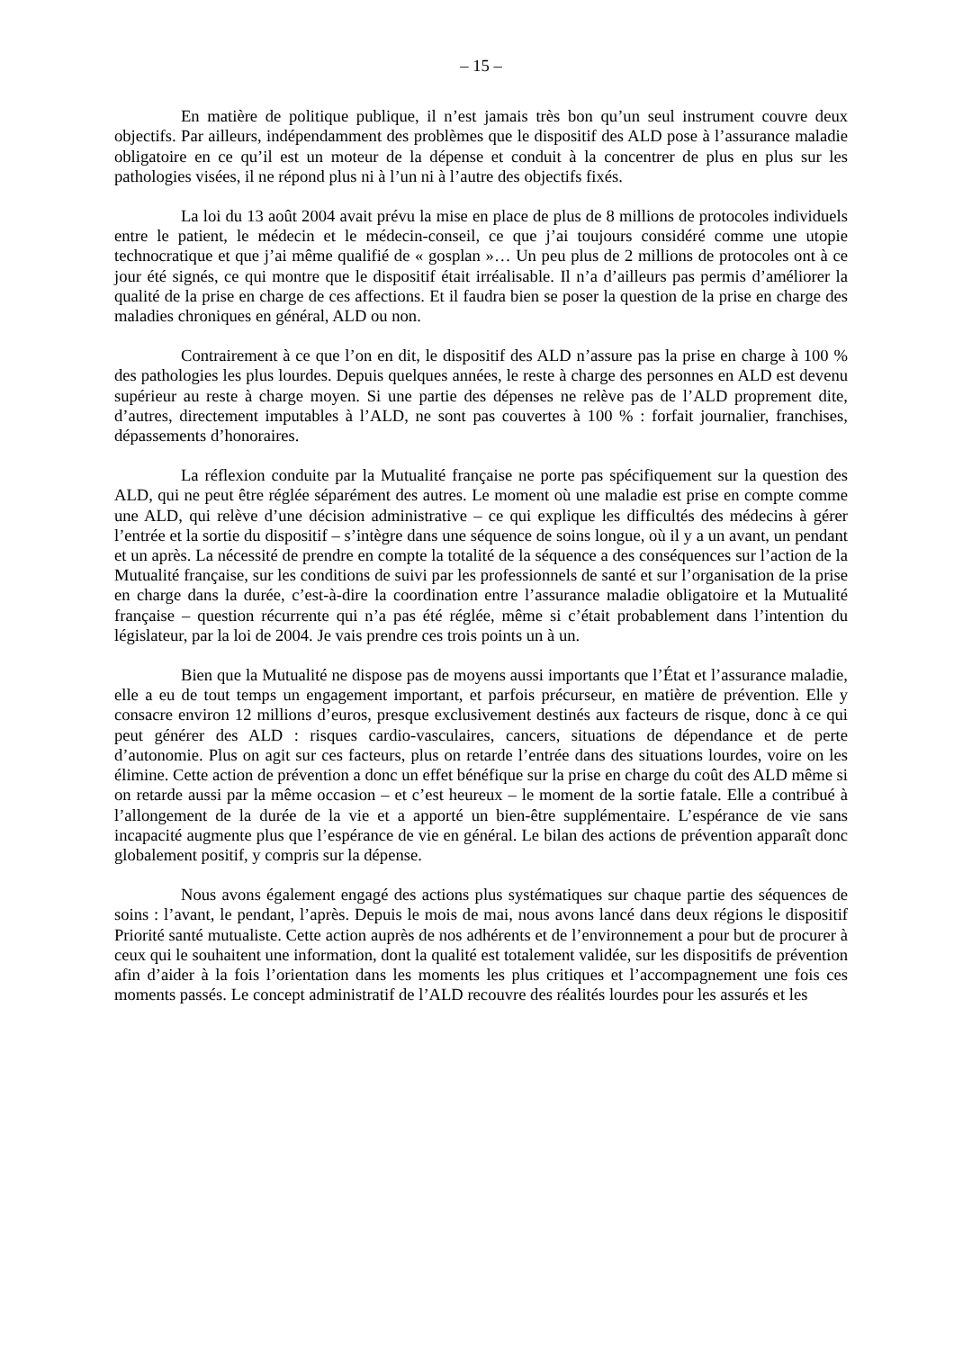– 15 –
En matière de politique publique, il n’est jamais très bon qu’un seul instrument couvre deux objectifs. Par ailleurs, indépendamment des problèmes que le dispositif des ALD pose à l’assurance maladie obligatoire en ce qu’il est un moteur de la dépense et conduit à la concentrer de plus en plus sur les pathologies visées, il ne répond plus ni à l’un ni à l’autre des objectifs fixés.
La loi du 13 août 2004 avait prévu la mise en place de plus de 8 millions de protocoles individuels entre le patient, le médecin et le médecin-conseil, ce que j’ai toujours considéré comme une utopie technocratique et que j’ai même qualifié de « gosplan »… Un peu plus de 2 millions de protocoles ont à ce jour été signés, ce qui montre que le dispositif était irréalisable. Il n’a d’ailleurs pas permis d’améliorer la qualité de la prise en charge de ces affections. Et il faudra bien se poser la question de la prise en charge des maladies chroniques en général, ALD ou non.
Contrairement à ce que l’on en dit, le dispositif des ALD n’assure pas la prise en charge à 100 % des pathologies les plus lourdes. Depuis quelques années, le reste à charge des personnes en ALD est devenu supérieur au reste à charge moyen. Si une partie des dépenses ne relève pas de l’ALD proprement dite, d’autres, directement imputables à l’ALD, ne sont pas couvertes à 100 % : forfait journalier, franchises, dépassements d’honoraires.
La réflexion conduite par la Mutualité française ne porte pas spécifiquement sur la question des ALD, qui ne peut être réglée séparément des autres. Le moment où une maladie est prise en compte comme une ALD, qui relève d’une décision administrative – ce qui explique les difficultés des médecins à gérer l’entrée et la sortie du dispositif – s’intègre dans une séquence de soins longue, où il y a un avant, un pendant et un après. La nécessité de prendre en compte la totalité de la séquence a des conséquences sur l’action de la Mutualité française, sur les conditions de suivi par les professionnels de santé et sur l’organisation de la prise en charge dans la durée, c’est-à-dire la coordination entre l’assurance maladie obligatoire et la Mutualité française – question récurrente qui n’a pas été réglée, même si c’était probablement dans l’intention du législateur, par la loi de 2004. Je vais prendre ces trois points un à un.
Bien que la Mutualité ne dispose pas de moyens aussi importants que l’État et l’assurance maladie, elle a eu de tout temps un engagement important, et parfois précurseur, en matière de prévention. Elle y consacre environ 12 millions d’euros, presque exclusivement destinés aux facteurs de risque, donc à ce qui peut générer des ALD : risques cardio-vasculaires, cancers, situations de dépendance et de perte d’autonomie. Plus on agit sur ces facteurs, plus on retarde l’entrée dans des situations lourdes, voire on les élimine. Cette action de prévention a donc un effet bénéfique sur la prise en charge du coût des ALD même si on retarde aussi par la même occasion – et c’est heureux – le moment de la sortie fatale. Elle a contribué à l’allongement de la durée de la vie et a apporté un bien-être supplémentaire. L’espérance de vie sans incapacité augmente plus que l’espérance de vie en général. Le bilan des actions de prévention apparaît donc globalement positif, y compris sur la dépense.
Nous avons également engagé des actions plus systématiques sur chaque partie des séquences de soins : l’avant, le pendant, l’après. Depuis le mois de mai, nous avons lancé dans deux régions le dispositif Priorité santé mutualiste. Cette action auprès de nos adhérents et de l’environnement a pour but de procurer à ceux qui le souhaitent une information, dont la qualité est totalement validée, sur les dispositifs de prévention afin d’aider à la fois l’orientation dans les moments les plus critiques et l’accompagnement une fois ces moments passés. Le concept administratif de l’ALD recouvre des réalités lourdes pour les assurés et les